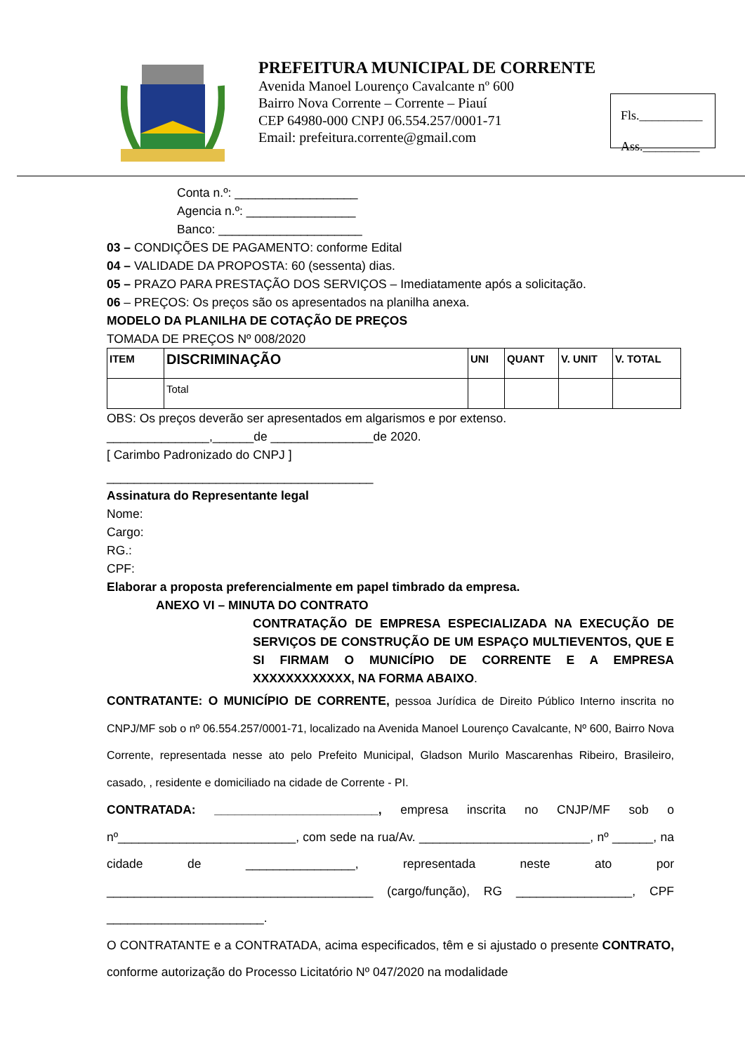PREFEITURA MUNICIPAL DE CORRENTE
Avenida Manoel Lourenço Cavalcante nº 600
Bairro Nova Corrente – Corrente – Piauí
CEP 64980-000 CNPJ 06.554.257/0001-71
Email: prefeitura.corrente@gmail.com
Fls.__________
Ass._________
Conta n.º: __________________
Agencia n.º: ________________
Banco: _____________________
03 – CONDIÇÕES DE PAGAMENTO: conforme Edital
04 – VALIDADE DA PROPOSTA: 60 (sessenta) dias.
05 – PRAZO PARA PRESTAÇÃO DOS SERVIÇOS – Imediatamente após a solicitação.
06 – PREÇOS: Os preços são os apresentados na planilha anexa.
MODELO DA PLANILHA DE COTAÇÃO DE PREÇOS
TOMADA DE PREÇOS Nº 008/2020
| ITEM | DISCRIMINAÇÃO | UNI | QUANT | V. UNIT | V. TOTAL |
| | Total | | | | |
OBS: Os preços deverão ser apresentados em algarismos e por extenso.
_______________,______de _______________de 2020.
[ Carimbo Padronizado do CNPJ ]
_______________________________________
Assinatura do Representante legal
Nome:
Cargo:
RG.:
CPF:
Elaborar a proposta preferencialmente em papel timbrado da empresa.
ANEXO VI – MINUTA DO CONTRATO
CONTRATAÇÃO DE EMPRESA ESPECIALIZADA NA EXECUÇÃO DE SERVIÇOS DE CONSTRUÇÃO DE UM ESPAÇO MULTIEVENTOS, QUE E SI FIRMAM O MUNICÍPIO DE CORRENTE E A EMPRESA XXXXXXXXXXXX, NA FORMA ABAIXO.
CONTRATANTE: O MUNICÍPIO DE CORRENTE, pessoa Jurídica de Direito Público Interno inscrita no CNPJ/MF sob o nº 06.554.257/0001-71, localizado na Avenida Manoel Lourenço Cavalcante, Nº 600, Bairro Nova Corrente, representada nesse ato pelo Prefeito Municipal, Gladson Murilo Mascarenhas Ribeiro, Brasileiro, casado, , residente e domiciliado na cidade de Corrente - PI.
CONTRATADA: ________________________, empresa inscrita no CNJP/MF sob o nº__________________________, com sede na rua/Av. _________________________, nº ______, na cidade de ________________, representada neste ato por _______________________________________ (cargo/função), RG _________________, CPF _______________________.
O CONTRATANTE e a CONTRATADA, acima especificados, têm e si ajustado o presente CONTRATO, conforme autorização do Processo Licitatório Nº 047/2020 na modalidade